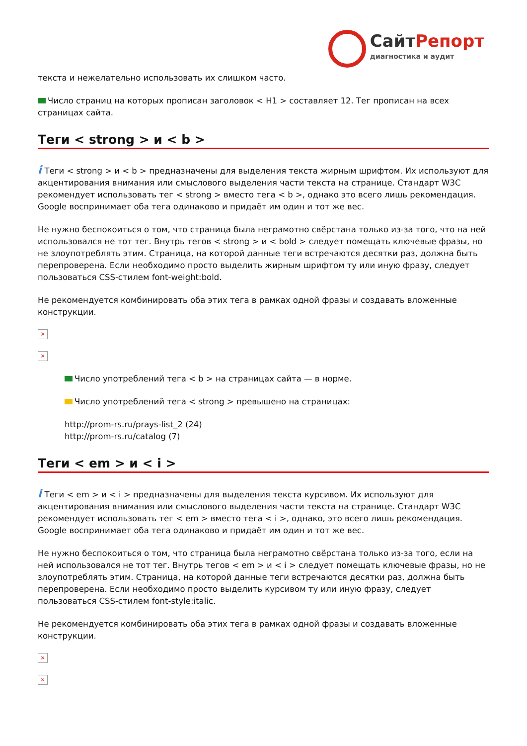СайтРепорт
диагностика и аудит
текста и нежелательно использовать их слишком часто.
Число страниц на которых прописан заголовок < H1 > составляет 12. Тег прописан на всех страницах сайта.
Теги < strong > и < b >
i Теги < strong > и < b > предназначены для выделения текста жирным шрифтом. Их используют для акцентирования внимания или смыслового выделения части текста на странице. Стандарт W3C рекомендует использовать тег < strong > вместо тега < b >, однако это всего лишь рекомендация. Google воспринимает оба тега одинаково и придаёт им один и тот же вес.
Не нужно беспокоиться о том, что страница была неграмотно свёрстана только из-за того, что на ней использовался не тот тег. Внутрь тегов < strong > и < bold > следует помещать ключевые фразы, но не злоупотреблять этим. Страница, на которой данные теги встречаются десятки раз, должна быть перепроверена. Если необходимо просто выделить жирным шрифтом ту или иную фразу, следует пользоваться CSS-стилем font-weight:bold.
Не рекомендуется комбинировать оба этих тега в рамках одной фразы и создавать вложенные конструкции.
×
×
Число употреблений тега < b > на страницах сайта — в норме.
Число употреблений тега < strong > превышено на страницах:
http://prom-rs.ru/prays-list_2 (24)
http://prom-rs.ru/catalog (7)
Теги < em > и < i >
i Теги < em > и < i > предназначены для выделения текста курсивом. Их используют для акцентирования внимания или смыслового выделения части текста на странице. Стандарт W3C рекомендует использовать тег < em > вместо тега < i >, однако, это всего лишь рекомендация. Google воспринимает оба тега одинаково и придаёт им один и тот же вес.
Не нужно беспокоиться о том, что страница была неграмотно свёрстана только из-за того, если на ней использовался не тот тег. Внутрь тегов < em > и < i > следует помещать ключевые фразы, но не злоупотреблять этим. Страница, на которой данные теги встречаются десятки раз, должна быть перепроверена. Если необходимо просто выделить курсивом ту или иную фразу, следует пользоваться CSS-стилем font-style:italic.
Не рекомендуется комбинировать оба этих тега в рамках одной фразы и создавать вложенные конструкции.
×
×